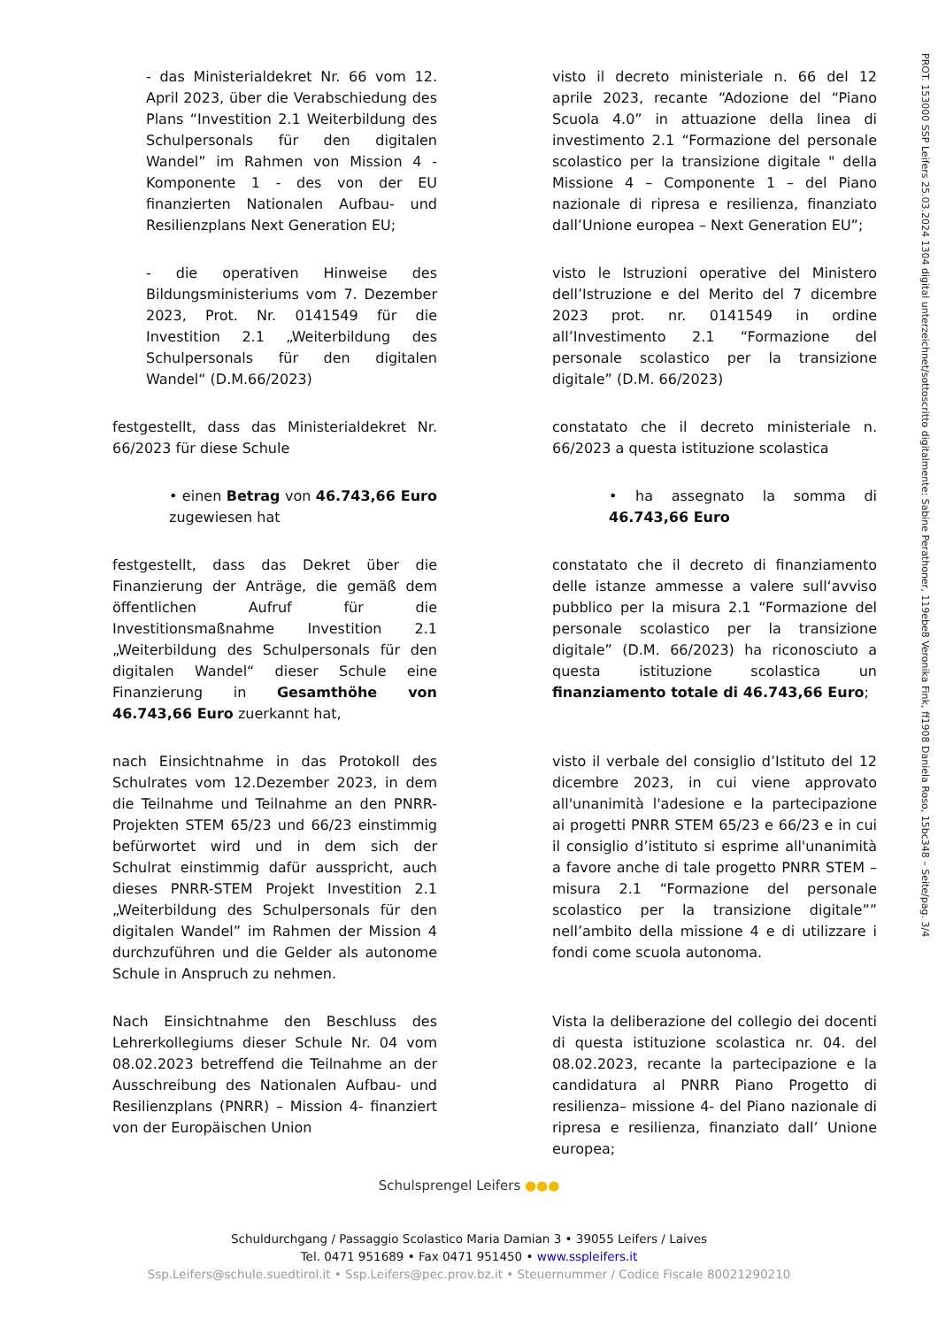PROT. 153000 SSP Leifers 25.03.2024 1304 digital unterzeichnet/sottoscritto digitalmente: Sabine Perathoner, 119ebe8 Veronika Fink, ff1908 Daniela Roso, 15bc348 – Seite/pag. 3/4
- das Ministerialdekret Nr. 66 vom 12. April 2023, über die Verabschiedung des Plans “Investition 2.1 Weiterbildung des Schulpersonals für den digitalen Wandel” im Rahmen von Mission 4 - Komponente 1 - des von der EU finanzierten Nationalen Aufbau- und Resilienzplans Next Generation EU;
visto il decreto ministeriale n. 66 del 12 aprile 2023, recante “Adozione del “Piano Scuola 4.0” in attuazione della linea di investimento 2.1 “Formazione del personale scolastico per la transizione digitale " della Missione 4 – Componente 1 – del Piano nazionale di ripresa e resilienza, finanziato dall’Unione europea – Next Generation EU”;
- die operativen Hinweise des Bildungsministeriums vom 7. Dezember 2023, Prot. Nr. 0141549 für die Investition 2.1 „Weiterbildung des Schulpersonals für den digitalen Wandel“ (D.M.66/2023)
visto le Istruzioni operative del Ministero dell’Istruzione e del Merito del 7 dicembre 2023 prot. nr. 0141549 in ordine all’Investimento 2.1 “Formazione del personale scolastico per la transizione digitale” (D.M. 66/2023)
festgestellt, dass das Ministerialdekret Nr. 66/2023 für diese Schule
constatato che il decreto ministeriale n. 66/2023 a questa istituzione scolastica
• einen Betrag von 46.743,66 Euro zugewiesen hat
• ha assegnato la somma di 46.743,66 Euro
festgestellt, dass das Dekret über die Finanzierung der Anträge, die gemäß dem öffentlichen Aufruf für die Investitionsmaßnahme Investition 2.1 „Weiterbildung des Schulpersonals für den digitalen Wandel“ dieser Schule eine Finanzierung in Gesamthöhe von 46.743,66 Euro zuerkannt hat,
constatato che il decreto di finanziamento delle istanze ammesse a valere sull‘avviso pubblico per la misura 2.1 “Formazione del personale scolastico per la transizione digitale” (D.M. 66/2023) ha riconosciuto a questa istituzione scolastica un finanziamento totale di 46.743,66 Euro;
nach Einsichtnahme in das Protokoll des Schulrates vom 12.Dezember 2023, in dem die Teilnahme und Teilnahme an den PNRR-Projekten STEM 65/23 und 66/23 einstimmig befürwortet wird und in dem sich der Schulrat einstimmig dafür ausspricht, auch dieses PNRR-STEM Projekt Investition 2.1 „Weiterbildung des Schulpersonals für den digitalen Wandel” im Rahmen der Mission 4 durchzuführen und die Gelder als autonome Schule in Anspruch zu nehmen.
visto il verbale del consiglio d’Istituto del 12 dicembre 2023, in cui viene approvato all'unanimità l'adesione e la partecipazione ai progetti PNRR STEM 65/23 e 66/23 e in cui il consiglio d’istituto si esprime all'unanimità a favore anche di tale progetto PNRR STEM – misura 2.1 “Formazione del personale scolastico per la transizione digitale”” nell’ambito della missione 4 e di utilizzare i fondi come scuola autonoma.
Nach Einsichtnahme den Beschluss des Lehrerkollegiums dieser Schule Nr. 04 vom 08.02.2023 betreffend die Teilnahme an der Ausschreibung des Nationalen Aufbau- und Resilienzplans (PNRR) – Mission 4- finanziert von der Europäischen Union
Vista la deliberazione del collegio dei docenti di questa istituzione scolastica nr. 04. del 08.02.2023, recante la partecipazione e la candidatura al PNRR Piano Progetto di resilienza– missione 4- del Piano nazionale di ripresa e resilienza, finanziato dall’ Unione europea;
Schulsprengel Leifers ●●●
Schuldurchgang / Passaggio Scolastico Maria Damian 3 • 39055 Leifers / Laives
Tel. 0471 951689 • Fax 0471 951450 • www.sspleifers.it
Ssp.Leifers@schule.suedtirol.it • Ssp.Leifers@pec.prov.bz.it • Steuernummer / Codice Fiscale 80021290210